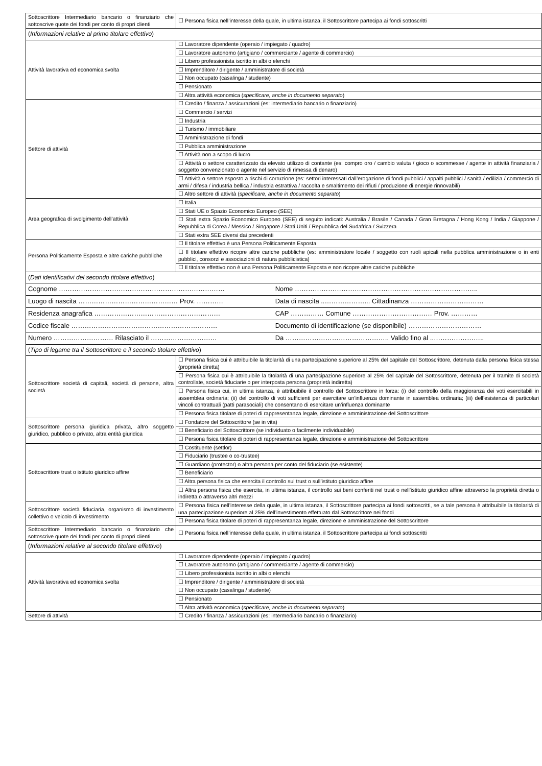| Sottoscrittore Intermediario bancario o finanziario che sottoscrive quote dei fondi per conto di propri clienti | ☐ Persona fisica nell’interesse della quale, in ultima istanza, il Sottoscrittore partecipa ai fondi sottoscritti |
| ( Informazioni relative al primo titolare effettivo ) | |
| Attività lavorativa ed economica svolta | ☐ Lavoratore dipendente (operaio / impiegato / quadro) |
| | ☐ Lavoratore autonomo (artigiano / commerciante / agente di commercio) |
| | ☐ Libero professionista iscritto in albi o elenchi |
| | ☐ Imprenditore / dirigente / amministratore di società |
| | ☐ Non occupato (casalinga / studente) |
| | ☐ Pensionato |
| | ☐ Altra attività economica ( specificare, anche in documento separato ) |
| Settore di attività | ☐ Credito / finanza / assicurazioni (es: intermediario bancario o finanziario) |
| | ☐ Commercio / servizi |
| | ☐ Industria |
| | ☐ Turismo / immobiliare |
| | ☐ Amministrazione di fondi |
| | ☐ Pubblica amministrazione |
| | ☐ Attività non a scopo di lucro |
| | ☐ Attività o settore caratterizzato da elevato utilizzo di contante (es: compro oro / cambio valuta / gioco o scommesse / agente in attività finanziaria / soggetto convenzionato o agente nel servizio di rimessa di denaro) |
| | ☐ Attività o settore esposto a rischi di corruzione (es: settori interessati dall’erogazione di fondi pubblici / appalti pubblici / sanità / edilizia / commercio di armi / difesa / industria bellica / industria estrattiva / raccolta e smaltimento dei rifiuti / produzione di energie rinnovabili) |
| | ☐ Altro settore di attività ( specificare, anche in documento separato ) |
| Area geografica di svolgimento dell’attività | ☐ Italia |
| | ☐ Stati UE o Spazio Economico Europeo (SEE) |
| | ☐ Stati extra Spazio Economico Europeo (SEE) di seguito indicati: Australia / Brasile / Canada / Gran Bretagna / Hong Kong / India / Giappone / Repubblica di Corea / Messico / Singapore / Stati Uniti / Repubblica del Sudafrica / Svizzera |
| | ☐ Stati extra SEE diversi dai precedenti |
| Persona Politicamente Esposta e altre cariche pubbliche | ☐ Il titolare effettivo è una Persona Politicamente Esposta |
| | ☐ Il titolare effettivo ricopre altre cariche pubbliche (es: amministratore locale / soggetto con ruoli apicali nella pubblica amministrazione o in enti pubblici, consorzi e associazioni di natura pubblicistica) |
| | ☐ Il titolare effettivo non è una Persona Politicamente Esposta e non ricopre altre cariche pubbliche |
| ( Dati identificativi del secondo titolare effettivo ) | |
| Cognome ………………………………………………………………… Nome ……………………………………………………………………….. | |
| Luogo di nascita ……………………………………… Prov. ………… Data di nascita ..………………... Cittadinanza …………………………… | |
| Residenza anagrafica ………………………………………………… CAP …………… Comune ……………………………… Prov. ………… | |
| Codice fiscale ………………………………………………………… Documento di identificazione (se disponibile) …………………………… | |
| Numero ……………………… Rilasciato il ………………………… Da ……………………………………….. Valido fino al ..………………….. | |
| ( Tipo di legame tra il Sottoscrittore e il secondo titolare effettivo ) | |
| Sottoscrittore società di capitali, società di persone, altra società | ☐ Persona fisica cui è attribuibile la titolarità di una partecipazione superiore al 25% del capitale del Sottoscrittore, detenuta dalla persona fisica stessa (proprietà diretta) |
| | ☐ Persona fisica cui è attribuibile la titolarità di una partecipazione superiore al 25% del capitale del Sottoscrittore, detenuta per il tramite di società controllate, società fiduciarie o per interposta persona (proprietà indiretta) |
| | ☐ Persona fisica cui, in ultima istanza, è attribuibile il controllo del Sottoscrittore in forza: (i) del controllo della maggioranza dei voti esercitabili in assemblea ordinaria; (ii) del controllo di voti sufficienti per esercitare un’influenza dominante in assemblea ordinaria; (iii) dell’esistenza di particolari vincoli contrattuali (patti parasociali) che consentano di esercitare un’influenza dominante |
| | ☐ Persona fisica titolare di poteri di rappresentanza legale, direzione e amministrazione del Sottoscrittore |
| Sottoscrittore persona giuridica privata, altro soggetto giuridico, pubblico o privato, altra entità giuridica | ☐ Fondatore del Sottoscrittore (se in vita) |
| | ☐ Beneficiario del Sottoscrittore (se individuato o facilmente individuabile) |
| | ☐ Persona fisica titolare di poteri di rappresentanza legale, direzione e amministrazione del Sottoscrittore |
| Sottoscrittore trust o istituto giuridico affine | ☐ Costituente (settlor) |
| | ☐ Fiduciario (trustee o co-trustee) |
| | ☐ Guardiano (protector) o altra persona per conto del fiduciario (se esistente) |
| | ☐ Beneficiario |
| | ☐ Altra persona fisica che esercita il controllo sul trust o sull’istituto giuridico affine |
| | ☐ Altra persona fisica che esercita, in ultima istanza, il controllo sui beni conferiti nel trust o nell’istituto giuridico affine attraverso la proprietà diretta o indiretta o attraverso altri mezzi |
| Sottoscrittore società fiduciaria, organismo di investimento collettivo o veicolo di investimento | ☐ Persona fisica nell’interesse della quale, in ultima istanza, il Sottoscrittore partecipa ai fondi sottoscritti, se a tale persona è attribuibile la titolarità di una partecipazione superiore al 25% dell’investimento effettuato dal Sottoscrittore nei fondi |
| | ☐ Persona fisica titolare di poteri di rappresentanza legale, direzione e amministrazione del Sottoscrittore |
| Sottoscrittore Intermediario bancario o finanziario che sottoscrive quote dei fondi per conto di propri clienti | ☐ Persona fisica nell’interesse della quale, in ultima istanza, il Sottoscrittore partecipa ai fondi sottoscritti |
| ( Informazioni relative al secondo titolare effettivo ) | |
| Attività lavorativa ed economica svolta | ☐ Lavoratore dipendente (operaio / impiegato / quadro) |
| | ☐ Lavoratore autonomo (artigiano / commerciante / agente di commercio) |
| | ☐ Libero professionista iscritto in albi o elenchi |
| | ☐ Imprenditore / dirigente / amministratore di società |
| | ☐ Non occupato (casalinga / studente) |
| | ☐ Pensionato |
| | ☐ Altra attività economica ( specificare, anche in documento separato ) |
| Settore di attività | ☐ Credito / finanza / assicurazioni (es: intermediario bancario o finanziario) |